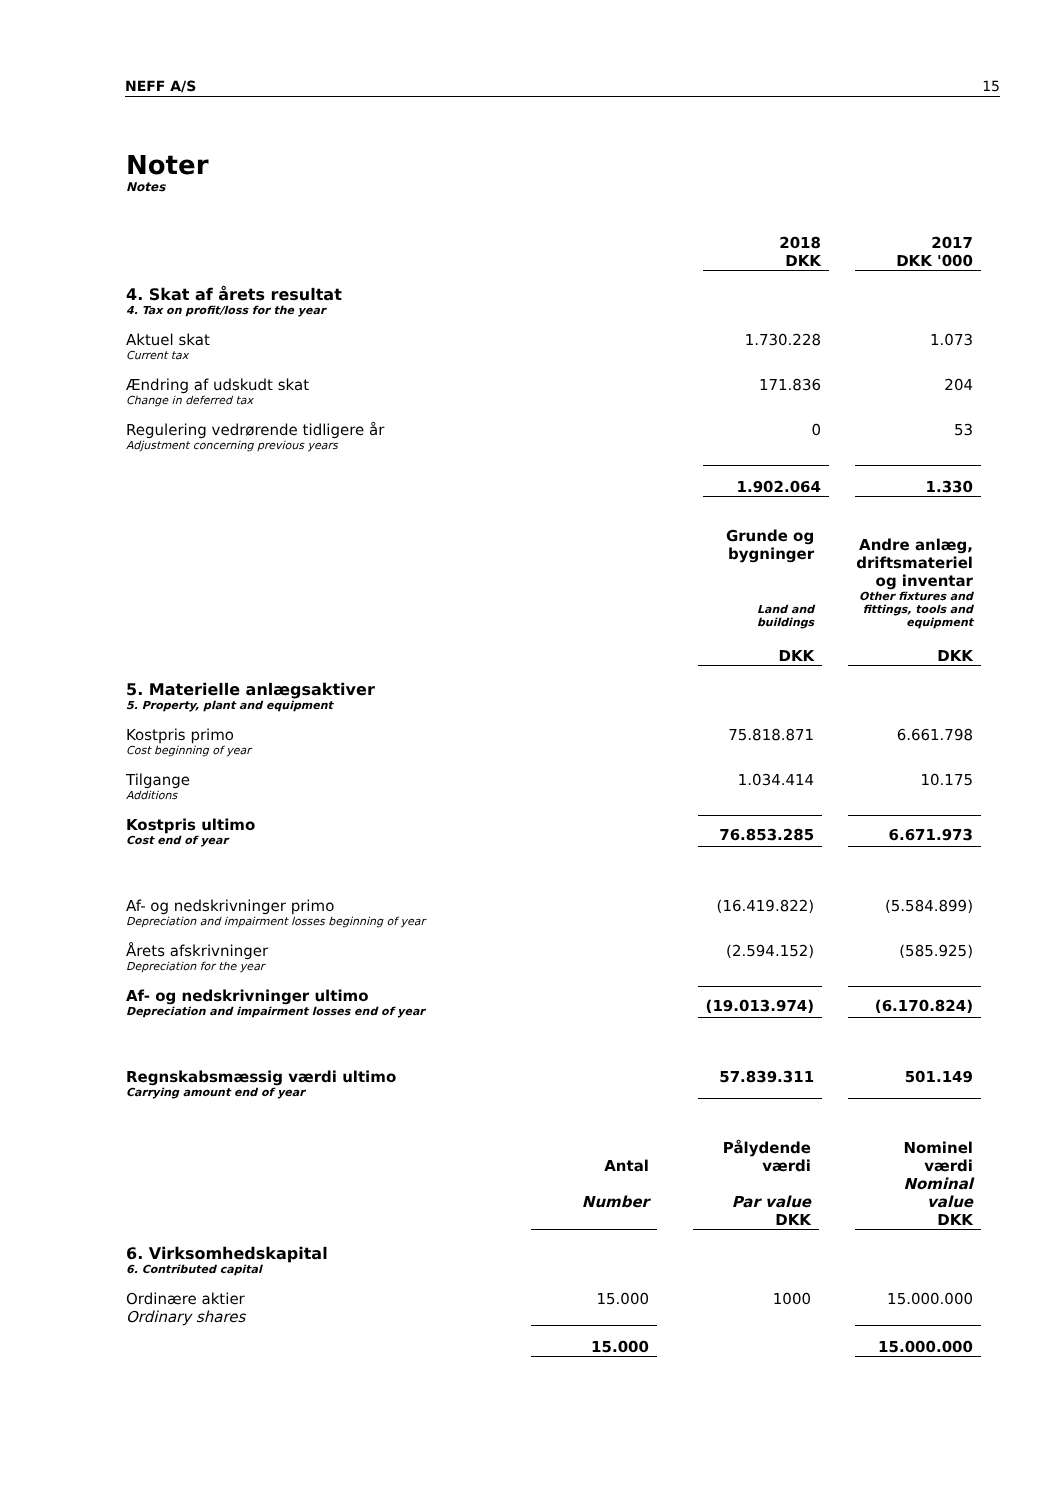NEFF A/S 15
Noter
Notes
| | 2018 DKK | | 2017 DKK '000 |
| 4. Skat af årets resultat 4. Tax on profit/loss for the year | | | |
| Aktuel skat Current tax | 1.730.228 | | 1.073 |
| Ændring af udskudt skat Change in deferred tax | 171.836 | | 204 |
| Regulering vedrørende tidligere år Adjustment concerning previous years | 0 | | 53 |
| | 1.902.064 | | 1.330 |
| | Grunde og bygninger Land and buildings DKK | | Andre anlæg, driftsmateriel og inventar Other fixtures and fittings, tools and equipment DKK |
| 5. Materielle anlægsaktiver 5. Property, plant and equipment | | | |
| Kostpris primo Cost beginning of year | 75.818.871 | | 6.661.798 |
| Tilgange Additions | 1.034.414 | | 10.175 |
| Kostpris ultimo Cost end of year | 76.853.285 | | 6.671.973 |
| Af- og nedskrivninger primo Depreciation and impairment losses beginning of year | (16.419.822) | | (5.584.899) |
| Årets afskrivninger Depreciation for the year | (2.594.152) | | (585.925) |
| Af- og nedskrivninger ultimo Depreciation and impairment losses end of year | (19.013.974) | | (6.170.824) |
| Regnskabsmæssig værdi ultimo Carrying amount end of year | 57.839.311 | | 501.149 |
| | Antal Number | | Pålydende værdi Par value DKK | | Nominel værdi Nominal value DKK |
| 6. Virksomhedskapital 6. Contributed capital | | | | | |
| Ordinære aktier Ordinary shares | 15.000 | | 1000 | | 15.000.000 |
| | 15.000 | | | | 15.000.000 |